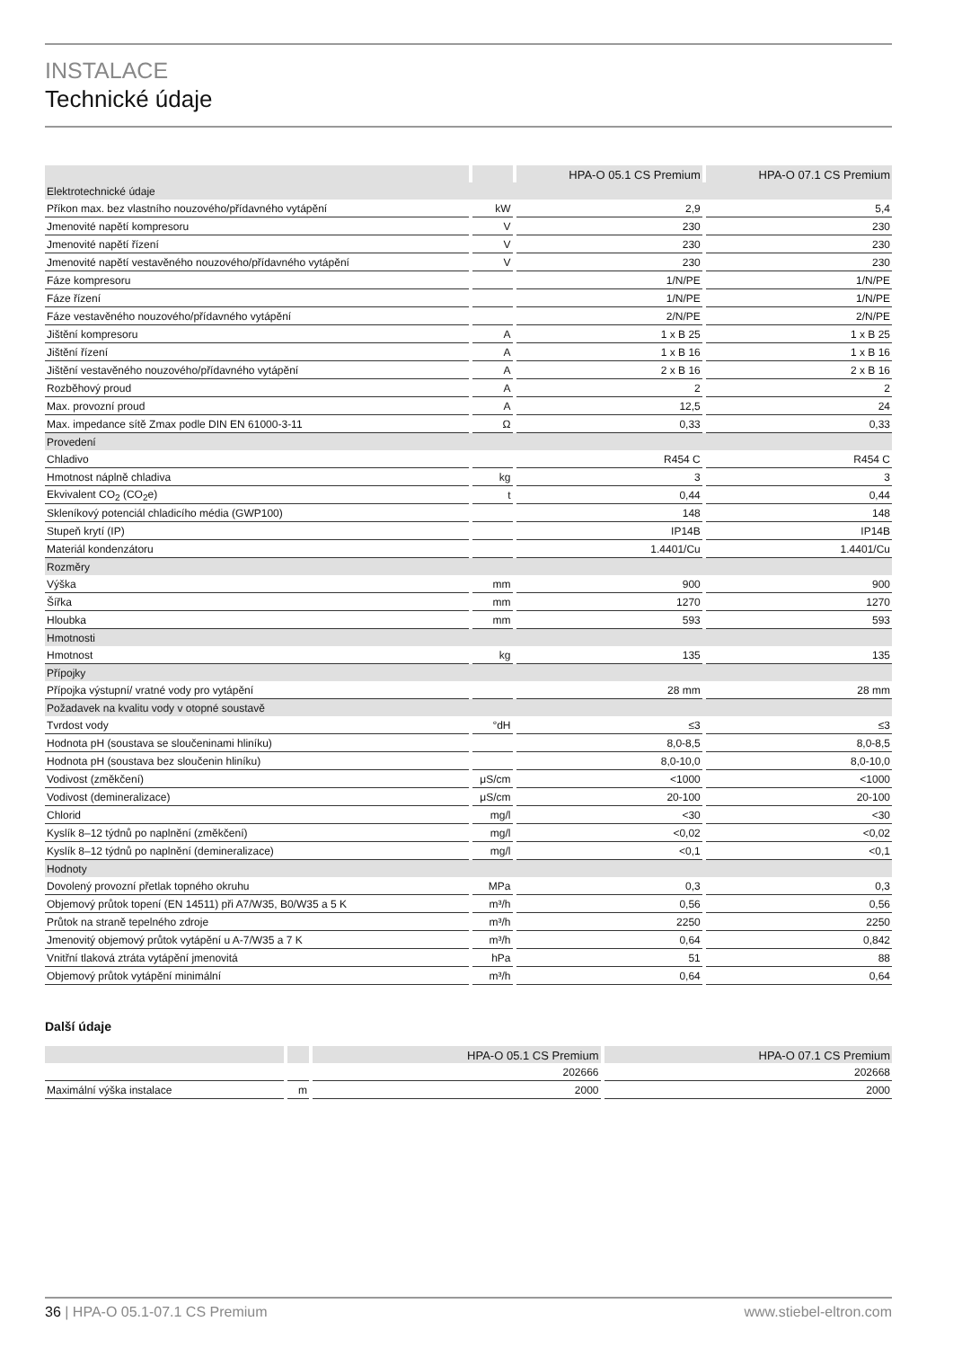INSTALACE
Technické údaje
| | | HPA-O 05.1 CS Premium | HPA-O 07.1 CS Premium |
| --- | --- | --- | --- |
| Elektrotechnické údaje | | | |
| Příkon max. bez vlastního nouzového/přídavného vytápění | kW | 2,9 | 5,4 |
| Jmenovité napětí kompresoru | V | 230 | 230 |
| Jmenovité napětí řízení | V | 230 | 230 |
| Jmenovité napětí vestavěného nouzového/přídavného vytápění | V | 230 | 230 |
| Fáze kompresoru | | 1/N/PE | 1/N/PE |
| Fáze řízení | | 1/N/PE | 1/N/PE |
| Fáze vestavěného nouzového/přídavného vytápění | | 2/N/PE | 2/N/PE |
| Jištění kompresoru | A | 1 x B 25 | 1 x B 25 |
| Jištění řízení | A | 1 x B 16 | 1 x B 16 |
| Jištění vestavěného nouzového/přídavného vytápění | A | 2 x B 16 | 2 x B 16 |
| Rozběhový proud | A | 2 | 2 |
| Max. provozní proud | A | 12,5 | 24 |
| Max. impedance sítě Zmax podle DIN EN 61000-3-11 | Ω | 0,33 | 0,33 |
| Provedení | | | |
| Chladivo | | R454 C | R454 C |
| Hmotnost náplně chladiva | kg | 3 | 3 |
| Ekvivalent CO<sub>2</sub> (CO<sub>2</sub>e) | t | 0,44 | 0,44 |
| Skleníkový potenciál chladicího média (GWP100) | | 148 | 148 |
| Stupeň krytí (IP) | | IP14B | IP14B |
| Materiál kondenzátoru | | 1.4401/Cu | 1.4401/Cu |
| Rozměry | | | |
| Výška | mm | 900 | 900 |
| Šířka | mm | 1270 | 1270 |
| Hloubka | mm | 593 | 593 |
| Hmotnosti | | | |
| Hmotnost | kg | 135 | 135 |
| Přípojky | | | |
| Přípojka výstupní/ vratné vody pro vytápění | | 28 mm | 28 mm |
| Požadavek na kvalitu vody v otopné soustavě | | | |
| Tvrdost vody | °dH | ≤3 | ≤3 |
| Hodnota pH (soustava se sloučeninami hliníku) | | 8,0-8,5 | 8,0-8,5 |
| Hodnota pH (soustava bez sloučenin hliníku) | | 8,0-10,0 | 8,0-10,0 |
| Vodivost (změkčení) | μS/cm | <1000 | <1000 |
| Vodivost (demineralizace) | μS/cm | 20-100 | 20-100 |
| Chlorid | mg/l | <30 | <30 |
| Kyslík 8–12 týdnů po naplnění (změkčení) | mg/l | <0,02 | <0,02 |
| Kyslík 8–12 týdnů po naplnění (demineralizace) | mg/l | <0,1 | <0,1 |
| Hodnoty | | | |
| Dovolený provozní přetlak topného okruhu | MPa | 0,3 | 0,3 |
| Objemový průtok topení (EN 14511) při A7/W35, B0/W35 a 5 K | m³/h | 0,56 | 0,56 |
| Průtok na straně tepelného zdroje | m³/h | 2250 | 2250 |
| Jmenovitý objemový průtok vytápění u A-7/W35 a 7 K | m³/h | 0,64 | 0,842 |
| Vnitřní tlaková ztráta vytápění jmenovitá | hPa | 51 | 88 |
| Objemový průtok vytápění minimální | m³/h | 0,64 | 0,64 |
Další údaje
| | | HPA-O 05.1 CS Premium | HPA-O 07.1 CS Premium |
| --- | --- | --- | --- |
| | | 202666 | 202668 |
| Maximální výška instalace | m | 2000 | 2000 |
36 | HPA-O 05.1-07.1 CS Premium www.stiebel-eltron.com